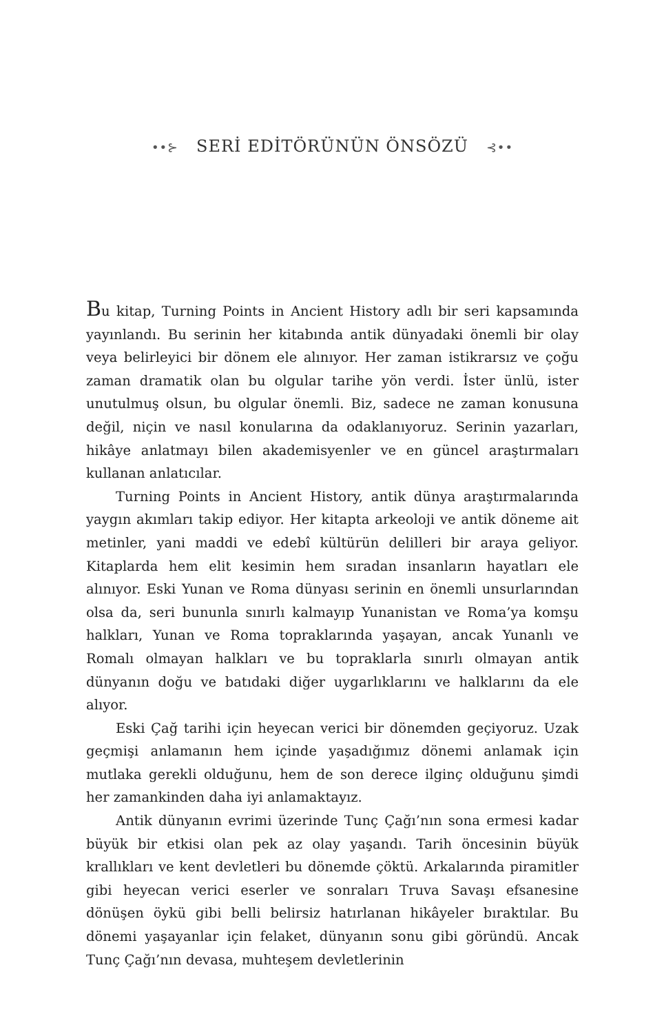••⊱ SERİ EDİTÖRÜNÜN ÖNSÖZÜ ⊰••
Bu kitap, Turning Points in Ancient History adlı bir seri kapsamında yayınlandı. Bu serinin her kitabında antik dünyadaki önemli bir olay veya belirleyici bir dönem ele alınıyor. Her zaman istikrarsız ve çoğu zaman dramatik olan bu olgular tarihe yön verdi. İster ünlü, ister unutulmuş olsun, bu olgular önemli. Biz, sadece ne zaman konusuna değil, niçin ve nasıl konularına da odaklanıyoruz. Serinin yazarları, hikâye anlatmayı bilen akademisyenler ve en güncel araştırmaları kullanan anlatıcılar.
Turning Points in Ancient History, antik dünya araştırmalarında yaygın akımları takip ediyor. Her kitapta arkeoloji ve antik döneme ait metinler, yani maddi ve edebî kültürün delilleri bir araya geliyor. Kitaplarda hem elit kesimin hem sıradan insanların hayatları ele alınıyor. Eski Yunan ve Roma dünyası serinin en önemli unsurlarından olsa da, seri bununla sınırlı kalmayıp Yunanistan ve Roma’ya komşu halkları, Yunan ve Roma topraklarında yaşayan, ancak Yunanlı ve Romalı olmayan halkları ve bu topraklarla sınırlı olmayan antik dünyanın doğu ve batıdaki diğer uygarlıklarını ve halklarını da ele alıyor.
Eski Çağ tarihi için heyecan verici bir dönemden geçiyoruz. Uzak geçmişi anlamanın hem içinde yaşadığımız dönemi anlamak için mutlaka gerekli olduğunu, hem de son derece ilginç olduğunu şimdi her zamankinden daha iyi anlamaktayız.
Antik dünyanın evrimi üzerinde Tunç Çağı’nın sona ermesi kadar büyük bir etkisi olan pek az olay yaşandı. Tarih öncesinin büyük krallıkları ve kent devletleri bu dönemde çöktü. Arkalarında piramitler gibi heyecan verici eserler ve sonraları Truva Savaşı efsanesine dönüşen öykü gibi belli belirsiz hatırlanan hikâyeler bıraktılar. Bu dönemi yaşayanlar için felaket, dünyanın sonu gibi göründü. Ancak Tunç Çağı’nın devasa, muhteşem devletlerinin